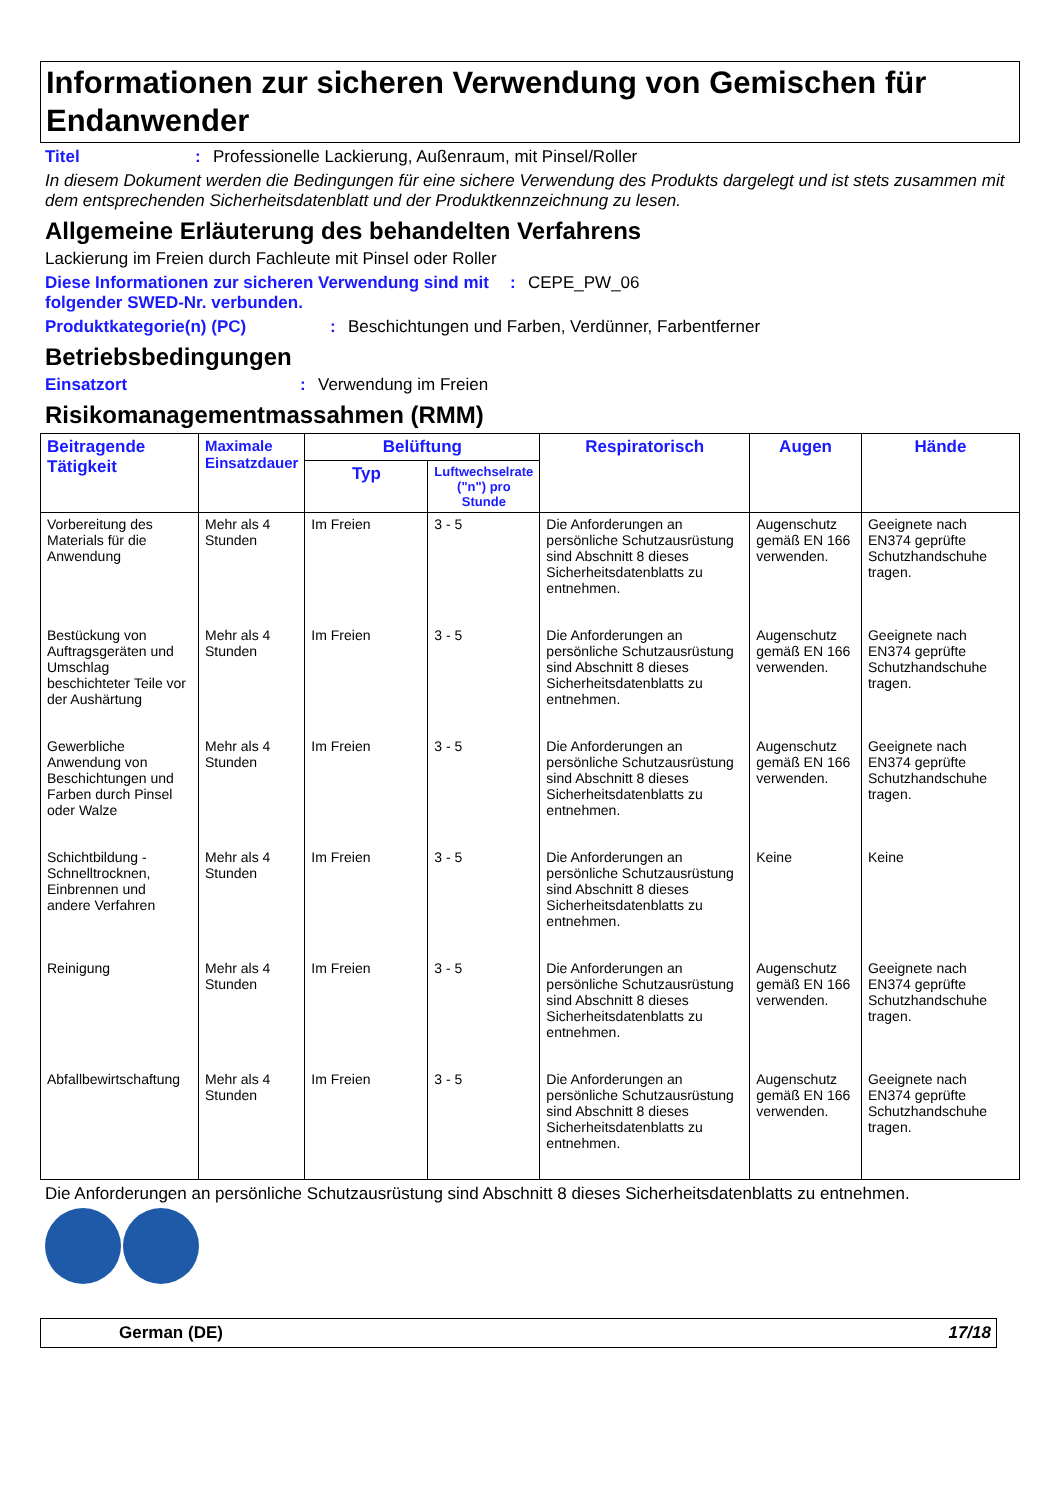Informationen zur sicheren Verwendung von Gemischen für Endanwender
Titel: Professionelle Lackierung, Außenraum, mit Pinsel/Roller
In diesem Dokument werden die Bedingungen für eine sichere Verwendung des Produkts dargelegt und ist stets zusammen mit dem entsprechenden Sicherheitsdatenblatt und der Produktkennzeichnung zu lesen.
Allgemeine Erläuterung des behandelten Verfahrens
Lackierung im Freien durch Fachleute mit Pinsel oder Roller
Diese Informationen zur sicheren Verwendung sind mit folgender SWED-Nr. verbunden.: CEPE_PW_06
Produktkategorie(n) (PC): Beschichtungen und Farben, Verdünner, Farbentferner
Betriebsbedingungen
Einsatzort: Verwendung im Freien
Risikomanagementmassahmen (RMM)
| Beitragende Tätigkeit | Maximale Einsatzdauer | Belüftung | | Respiratorisch | Augen | Hände |
| --- | --- | --- | --- | --- | --- | --- |
| | | Typ | Luftwechselrate ("n") pro Stunde | | | |
| Vorbereitung des Materials für die Anwendung | Mehr als 4 Stunden | Im Freien | 3 - 5 | Die Anforderungen an persönliche Schutzausrüstung sind Abschnitt 8 dieses Sicherheitsdatenblatts zu entnehmen. | Augenschutz gemäß EN 166 verwenden. | Geeignete nach EN374 geprüfte Schutzhandschuhe tragen. |
| Bestückung von Auftragsgeräten und Umschlag beschichteter Teile vor der Aushärtung | Mehr als 4 Stunden | Im Freien | 3 - 5 | Die Anforderungen an persönliche Schutzausrüstung sind Abschnitt 8 dieses Sicherheitsdatenblatts zu entnehmen. | Augenschutz gemäß EN 166 verwenden. | Geeignete nach EN374 geprüfte Schutzhandschuhe tragen. |
| Gewerbliche Anwendung von Beschichtungen und Farben durch Pinsel oder Walze | Mehr als 4 Stunden | Im Freien | 3 - 5 | Die Anforderungen an persönliche Schutzausrüstung sind Abschnitt 8 dieses Sicherheitsdatenblatts zu entnehmen. | Augenschutz gemäß EN 166 verwenden. | Geeignete nach EN374 geprüfte Schutzhandschuhe tragen. |
| Schichtbildung - Schnelltrocknen, Einbrennen und andere Verfahren | Mehr als 4 Stunden | Im Freien | 3 - 5 | Die Anforderungen an persönliche Schutzausrüstung sind Abschnitt 8 dieses Sicherheitsdatenblatts zu entnehmen. | Keine | Keine |
| Reinigung | Mehr als 4 Stunden | Im Freien | 3 - 5 | Die Anforderungen an persönliche Schutzausrüstung sind Abschnitt 8 dieses Sicherheitsdatenblatts zu entnehmen. | Augenschutz gemäß EN 166 verwenden. | Geeignete nach EN374 geprüfte Schutzhandschuhe tragen. |
| Abfallbewirtschaftung | Mehr als 4 Stunden | Im Freien | 3 - 5 | Die Anforderungen an persönliche Schutzausrüstung sind Abschnitt 8 dieses Sicherheitsdatenblatts zu entnehmen. | Augenschutz gemäß EN 166 verwenden. | Geeignete nach EN374 geprüfte Schutzhandschuhe tragen. |
Die Anforderungen an persönliche Schutzausrüstung sind Abschnitt 8 dieses Sicherheitsdatenblatts zu entnehmen.
German (DE) 17/18